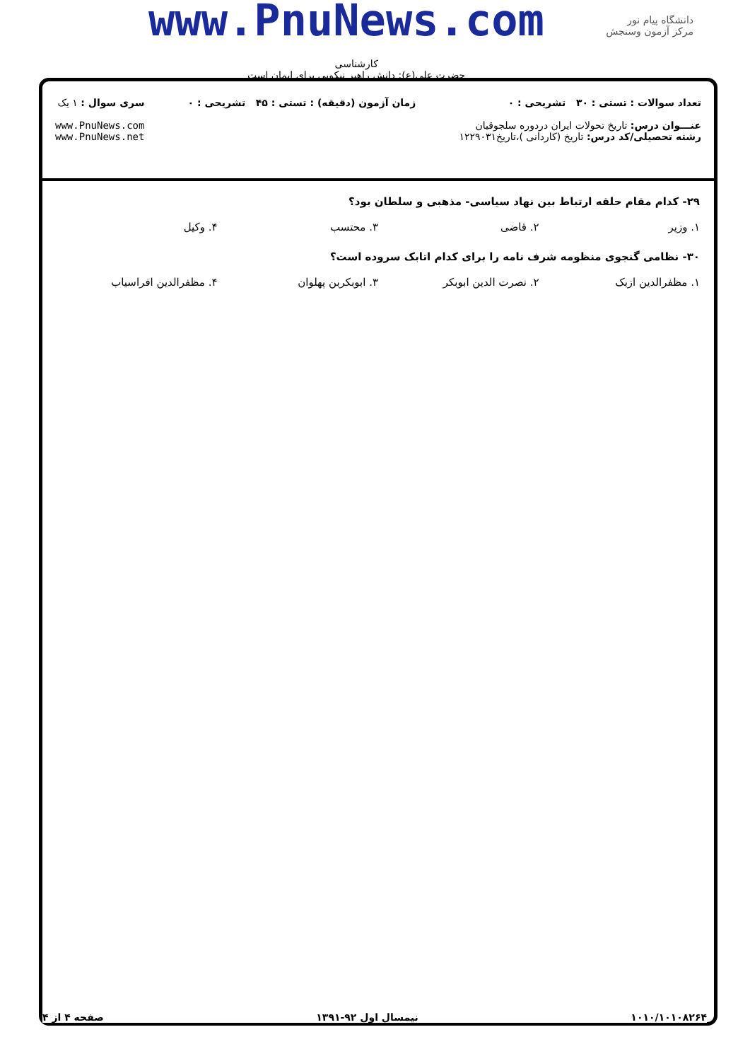www.PnuNews.com
دانشگاه پیام نور
مرکز آزمون وسنجش
کارشناسی
حضرت علی(ع): دانش راهبر نیکویی برای ایمان است
تعداد سوالات : تستی : ۳۰ تشریحی : ۰
عنـــوان درس: تاریخ تحولات ایران دردوره سلجوقیان
رشته تحصیلی/کد درس: تاریخ (کاردانی )،تاریخ۱۲۲۹۰۳۱
زمان آزمون (دقیقه) : تستی : ۴۵ تشریحی : ۰
سری سوال : ۱ یک
www.PnuNews.com
www.PnuNews.net
۲۹- کدام مقام حلقه ارتباط بین نهاد سیاسی- مذهبی و سلطان بود؟
۱. وزیر ۲. قاضی ۳. محتسب ۴. وکیل
۳۰- نظامی گنجوی منظومه شرف نامه را برای کدام اتابک سروده است؟
۱. مظفرالدین ازبک ۲. نصرت الدین ابوبکر ۳. ابوبکربن پهلوان ۴. مظفرالدین افراسیاب
۱۰۱۰/۱۰۱۰۸۲۶۴ نیمسال اول ۹۲-۱۳۹۱ صفحه ۴ از ۴